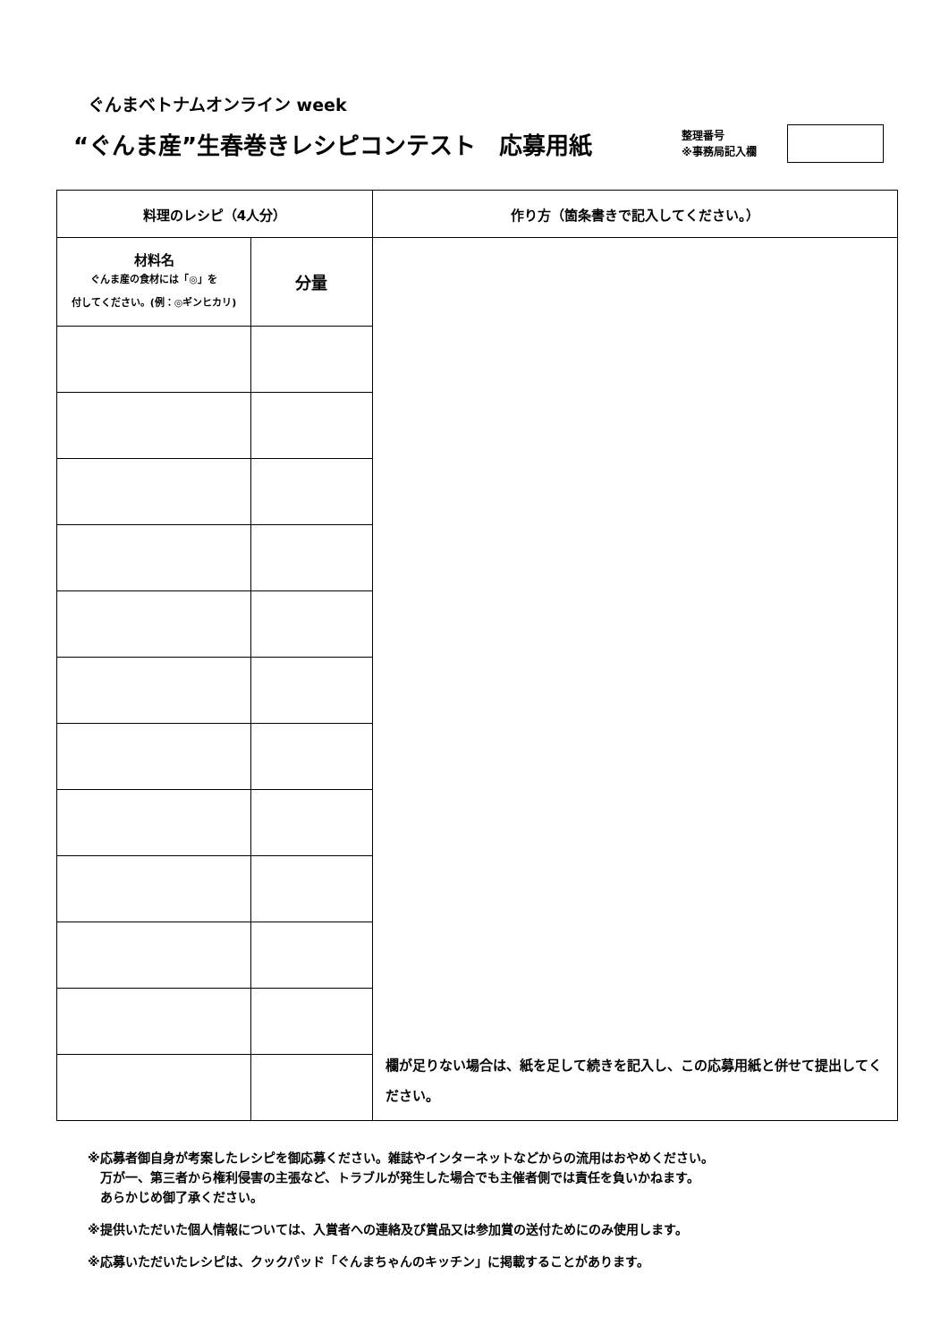ぐんまベトナムオンライン week
“ぐんま産”生春巻きレシピコンテスト　応募用紙
整理番号
※事務局記入欄
| 料理のレシピ（4人分） | | 作り方（箇条書きで記入してください。） |
| --- | --- | --- |
| 材料名 ぐんま産の食材には「◎」を 付してください。(例：◎ギンヒカリ) | 分量 | 欄が足りない場合は、紙を足して続きを記入し、この応募用紙と併せて提出してください。 |
※応募者御自身が考案したレシピを御応募ください。雑誌やインターネットなどからの流用はおやめください。
　万が一、第三者から権利侵害の主張など、トラブルが発生した場合でも主催者側では責任を負いかねます。
　あらかじめ御了承ください。
※提供いただいた個人情報については、入賞者への連絡及び賞品又は参加賞の送付ためにのみ使用します。
※応募いただいたレシピは、クックパッド「ぐんまちゃんのキッチン」に掲載することがあります。